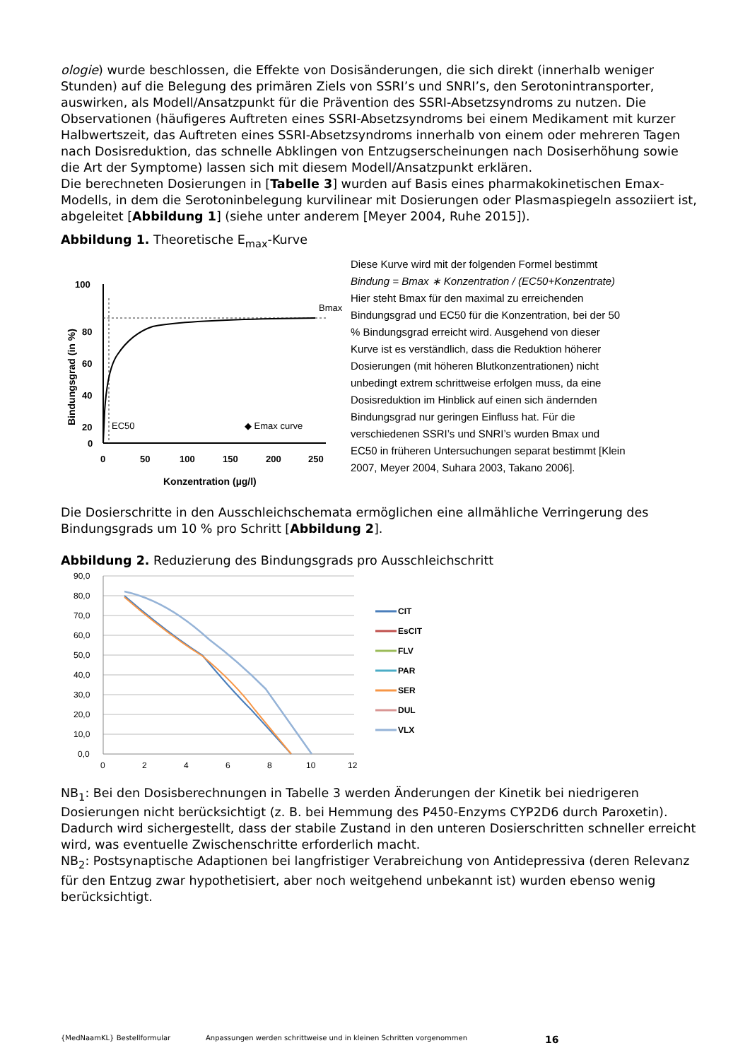ologie) wurde beschlossen, die Effekte von Dosisänderungen, die sich direkt (innerhalb weniger Stunden) auf die Belegung des primären Ziels von SSRI’s und SNRI’s, den Serotonintransporter, auswirken, als Modell/Ansatzpunkt für die Prävention des SSRI-Absetzsyndroms zu nutzen. Die Observationen (häufigeres Auftreten eines SSRI-Absetzsyndroms bei einem Medikament mit kurzer Halbwertszeit, das Auftreten eines SSRI-Absetzsyndroms innerhalb von einem oder mehreren Tagen nach Dosisreduktion, das schnelle Abklingen von Entzugserscheinungen nach Dosiserhöhung sowie die Art der Symptome) lassen sich mit diesem Modell/Ansatzpunkt erklären.
Die berechneten Dosierungen in [Tabelle 3] wurden auf Basis eines pharmakokinetischen Emax-Modells, in dem die Serotoninbelegung kurvilinear mit Dosierungen oder Plasmaspiegeln assoziiert ist, abgeleitet [Abbildung 1] (siehe unter anderem [Meyer 2004, Ruhe 2015]).
Abbildung 1. Theoretische E<sub>max</sub>-Kurve
100
80
60
40
20
0
0
50
100
150
200
250
Konzentration (µg/l)
Bindungsgrad (in %)
Bmax
EC50
◆ Emax curve
Diese Kurve wird mit der folgenden Formel bestimmt
Bindung = Bmax ∗ Konzentration / (EC50+Konzentrate)
Hier steht Bmax für den maximal zu erreichenden Bindungsgrad und EC50 für die Konzentration, bei der 50 % Bindungsgrad erreicht wird. Ausgehend von dieser Kurve ist es verständlich, dass die Reduktion höherer Dosierungen (mit höheren Blutkonzentrationen) nicht unbedingt extrem schrittweise erfolgen muss, da eine Dosisreduktion im Hinblick auf einen sich ändernden Bindungsgrad nur geringen Einfluss hat. Für die verschiedenen SSRI’s und SNRI’s wurden Bmax und EC50 in früheren Untersuchungen separat bestimmt [Klein 2007, Meyer 2004, Suhara 2003, Takano 2006].
Die Dosierschritte in den Ausschleichschemata ermöglichen eine allmähliche Verringerung des Bindungsgrads um 10 % pro Schritt [Abbildung 2].
Abbildung 2. Reduzierung des Bindungsgrads pro Ausschleichschritt
90,0
80,0
70,0
60,0
50,0
40,0
30,0
20,0
10,0
0,0
0
2
4
6
8
10
12
CIT
EsCIT
FLV
PAR
SER
DUL
VLX
NB<sub>1</sub>: Bei den Dosisberechnungen in Tabelle 3 werden Änderungen der Kinetik bei niedrigeren Dosierungen nicht berücksichtigt (z. B. bei Hemmung des P450-Enzyms CYP2D6 durch Paroxetin). Dadurch wird sichergestellt, dass der stabile Zustand in den unteren Dosierschritten schneller erreicht wird, was eventuelle Zwischenschritte erforderlich macht.
NB<sub>2</sub>: Postsynaptische Adaptionen bei langfristiger Verabreichung von Antidepressiva (deren Relevanz für den Entzug zwar hypothetisiert, aber noch weitgehend unbekannt ist) wurden ebenso wenig berücksichtigt.
{MedNaamKL} Bestellformular Anpassungen werden schrittweise und in kleinen Schritten vorgenommen 16